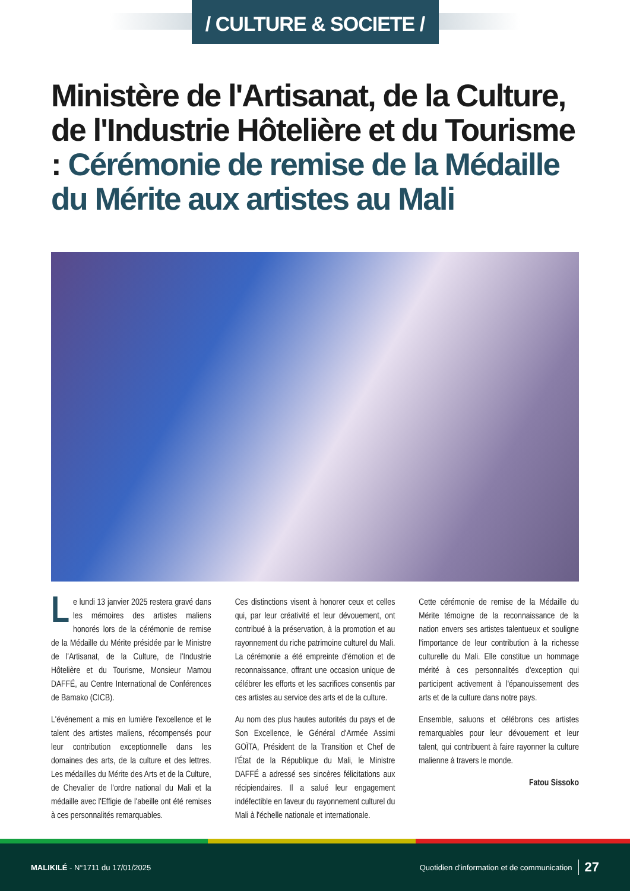/ CULTURE & SOCIETE /
Ministère de l'Artisanat, de la Culture, de l'Industrie Hôtelière et du Tourisme : Cérémonie de remise de la Médaille du Mérite aux artistes au Mali
Le lundi 13 janvier 2025 restera gravé dans les mémoires des artistes maliens honorés lors de la cérémonie de remise de la Médaille du Mérite présidée par le Ministre de l'Artisanat, de la Culture, de l'Industrie Hôtelière et du Tourisme, Monsieur Mamou DAFFÉ, au Centre International de Conférences de Bamako (CICB).
L'événement a mis en lumière l'excellence et le talent des artistes maliens, récompensés pour leur contribution exceptionnelle dans les domaines des arts, de la culture et des lettres. Les médailles du Mérite des Arts et de la Culture, de Chevalier de l'ordre national du Mali et la médaille avec l'Effigie de l'abeille ont été remises à ces personnalités remarquables.
Ces distinctions visent à honorer ceux et celles qui, par leur créativité et leur dévouement, ont contribué à la préservation, à la promotion et au rayonnement du riche patrimoine culturel du Mali. La cérémonie a été empreinte d'émotion et de reconnaissance, offrant une occasion unique de célébrer les efforts et les sacrifices consentis par ces artistes au service des arts et de la culture.
Au nom des plus hautes autorités du pays et de Son Excellence, le Général d'Armée Assimi GOÏTA, Président de la Transition et Chef de l'État de la République du Mali, le Ministre DAFFÉ a adressé ses sincères félicitations aux récipiendaires. Il a salué leur engagement indéfectible en faveur du rayonnement culturel du Mali à l'échelle nationale et internationale.
Cette cérémonie de remise de la Médaille du Mérite témoigne de la reconnaissance de la nation envers ses artistes talentueux et souligne l'importance de leur contribution à la richesse culturelle du Mali. Elle constitue un hommage mérité à ces personnalités d'exception qui participent activement à l'épanouissement des arts et de la culture dans notre pays.
Ensemble, saluons et célébrons ces artistes remarquables pour leur dévouement et leur talent, qui contribuent à faire rayonner la culture malienne à travers le monde.
Fatou Sissoko
MALIKILÉ - N°1711 du 17/01/2025 Quotidien d'information et de communication 27